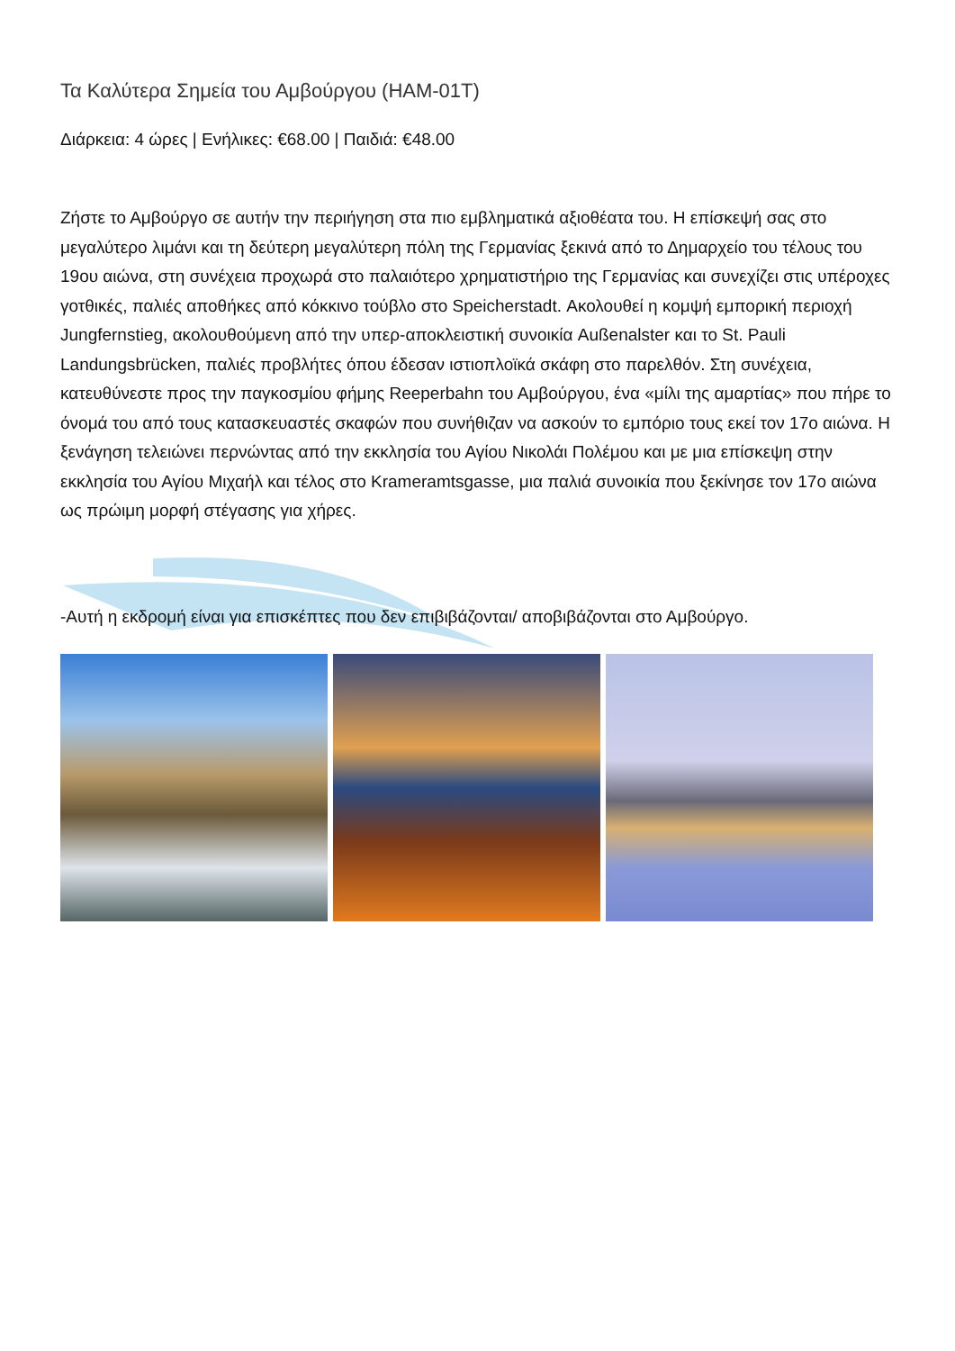Τα Καλύτερα Σημεία του Αμβούργου (HAM-01T)
Διάρκεια: 4 ώρες | Ενήλικες: €68.00 | Παιδιά: €48.00
Ζήστε το Αμβούργο σε αυτήν την περιήγηση στα πιο εμβληματικά αξιοθέατα του. Η επίσκεψή σας στο μεγαλύτερο λιμάνι και τη δεύτερη μεγαλύτερη πόλη της Γερμανίας ξεκινά από το Δημαρχείο του τέλους του 19ου αιώνα, στη συνέχεια προχωρά στο παλαιότερο χρηματιστήριο της Γερμανίας και συνεχίζει στις υπέροχες γοτθικές, παλιές αποθήκες από κόκκινο τούβλο στο Speicherstadt. Ακολουθεί η κομψή εμπορική περιοχή Jungfernstieg, ακολουθούμενη από την υπερ-αποκλειστική συνοικία Außenalster και το St. Pauli Landungsbrücken, παλιές προβλήτες όπου έδεσαν ιστιοπλοϊκά σκάφη στο παρελθόν. Στη συνέχεια, κατευθύνεστε προς την παγκοσμίου φήμης Reeperbahn του Αμβούργου, ένα «μίλι της αμαρτίας» που πήρε το όνομά του από τους κατασκευαστές σκαφών που συνήθιζαν να ασκούν το εμπόριο τους εκεί τον 17ο αιώνα. Η ξενάγηση τελειώνει περνώντας από την εκκλησία του Αγίου Νικολάι Πολέμου και με μια επίσκεψη στην εκκλησία του Αγίου Μιχαήλ και τέλος στο Krameramtsgasse, μια παλιά συνοικία που ξεκίνησε τον 17ο αιώνα ως πρώιμη μορφή στέγασης για χήρες.
-Αυτή η εκδρομή είναι για επισκέπτες που δεν επιβιβάζονται/ αποβιβάζονται στο Αμβούργο.